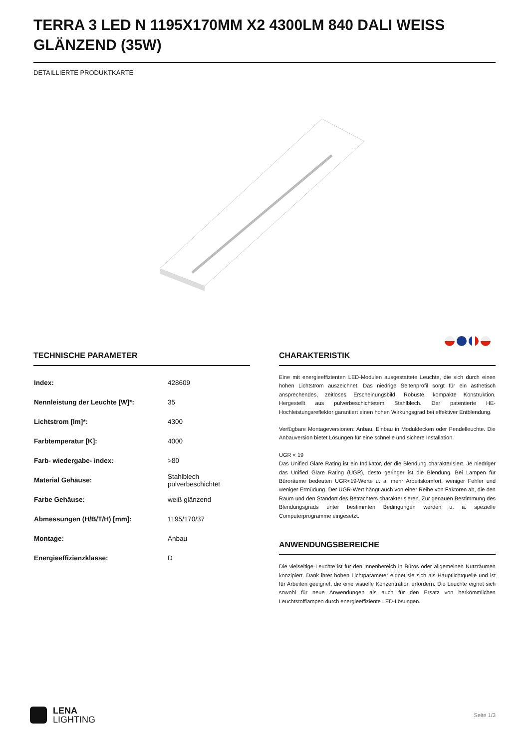TERRA 3 LED N 1195X170MM X2 4300LM 840 DALI WEISS GLÄNZEND (35W)
DETAILLIERTE PRODUKTKARTE
TECHNISCHE PARAMETER
| Index: | 428609 |
| Nennleistung der Leuchte [W]*: | 35 |
| Lichtstrom [lm]*: | 4300 |
| Farbtemperatur [K]: | 4000 |
| Farb- wiedergabe- index: | >80 |
| Material Gehäuse: | Stahlblech pulverbeschichtet |
| Farbe Gehäuse: | weiß glänzend |
| Abmessungen (H/B/T/H) [mm]: | 1195/170/37 |
| Montage: | Anbau |
| Energieeffizienzklasse: | D |
CHARAKTERISTIK
Eine mit energieeffizienten LED-Modulen ausgestattete Leuchte, die sich durch einen hohen Lichtstrom auszeichnet. Das niedrige Seitenprofil sorgt für ein ästhetisch ansprechendes, zeitloses Erscheinungsbild. Robuste, kompakte Konstruktion. Hergestellt aus pulverbeschichtetem Stahlblech. Der patentierte HE-Hochleistungsreflektor garantiert einen hohen Wirkungsgrad bei effektiver Entblendung.
Verfügbare Montageversionen: Anbau, Einbau in Moduldecken oder Pendelleuchte. Die Anbauversion bietet Lösungen für eine schnelle und sichere Installation.
UGR < 19
Das Unified Glare Rating ist ein Indikator, der die Blendung charakterisiert. Je niedriger das Unified Glare Rating (UGR), desto geringer ist die Blendung. Bei Lampen für Büroräume bedeuten UGR<19-Werte u. a. mehr Arbeitskomfort, weniger Fehler und weniger Ermüdung. Der UGR-Wert hängt auch von einer Reihe von Faktoren ab, die den Raum und den Standort des Betrachters charakterisieren. Zur genauen Bestimmung des Blendungsgrads unter bestimmten Bedingungen werden u. a. spezielle Computerprogramme eingesetzt.
ANWENDUNGSBEREICHE
Die vielseitige Leuchte ist für den Innenbereich in Büros oder allgemeinen Nutzräumen konzipiert. Dank ihrer hohen Lichtparameter eignet sie sich als Hauptlichtquelle und ist für Arbeiten geeignet, die eine visuelle Konzentration erfordern. Die Leuchte eignet sich sowohl für neue Anwendungen als auch für den Ersatz von herkömmlichen Leuchtstofflampen durch energieeffiziente LED-Lösungen.
LENA
LIGHTING
Seite 1/3